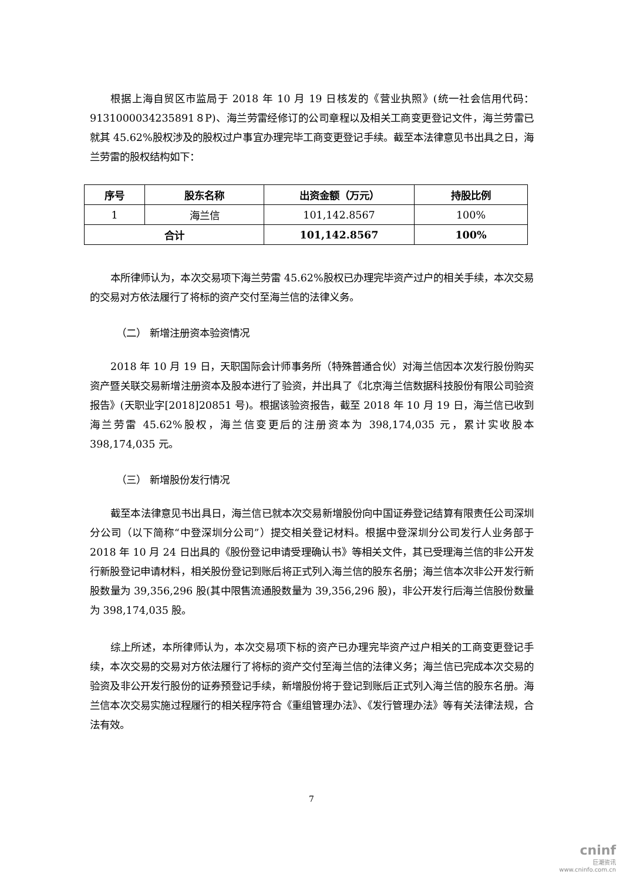根据上海自贸区市监局于 2018 年 10 月 19 日核发的《营业执照》(统一社会信用代码：9131000034235891８P)、海兰劳雷经修订的公司章程以及相关工商变更登记文件，海兰劳雷已就其 45.62%股权涉及的股权过户事宜办理完毕工商变更登记手续。截至本法律意见书出具之日，海兰劳雷的股权结构如下：
| 序号 | 股东名称 | 出资金额（万元） | 持股比例 |
| --- | --- | --- | --- |
| 1 | 海兰信 | 101,142.8567 | 100% |
| 合计 | | 101,142.8567 | 100% |
本所律师认为，本次交易项下海兰劳雷 45.62%股权已办理完毕资产过户的相关手续，本次交易的交易对方依法履行了将标的资产交付至海兰信的法律义务。
（二） 新增注册资本验资情况
2018 年 10 月 19 日，天职国际会计师事务所（特殊普通合伙）对海兰信因本次发行股份购买资产暨关联交易新增注册资本及股本进行了验资，并出具了《北京海兰信数据科技股份有限公司验资报告》(天职业字[2018]20851 号)。根据该验资报告，截至 2018 年 10 月 19 日，海兰信已收到海兰劳雷 45.62%股权，海兰信变更后的注册资本为 398,174,035 元，累计实收股本 398,174,035 元。
（三） 新增股份发行情况
截至本法律意见书出具日，海兰信已就本次交易新增股份向中国证券登记结算有限责任公司深圳分公司（以下简称“中登深圳分公司”）提交相关登记材料。根据中登深圳分公司发行人业务部于 2018 年 10 月 24 日出具的《股份登记申请受理确认书》等相关文件，其已受理海兰信的非公开发行新股登记申请材料，相关股份登记到账后将正式列入海兰信的股东名册；海兰信本次非公开发行新股数量为 39,356,296 股(其中限售流通股数量为 39,356,296 股)，非公开发行后海兰信股份数量为 398,174,035 股。
综上所述，本所律师认为，本次交易项下标的资产已办理完毕资产过户相关的工商变更登记手续，本次交易的交易对方依法履行了将标的资产交付至海兰信的法律义务；海兰信已完成本次交易的验资及非公开发行股份的证券预登记手续，新增股份将于登记到账后正式列入海兰信的股东名册。海兰信本次交易实施过程履行的相关程序符合《重组管理办法》、《发行管理办法》等有关法律法规，合法有效。
7
cninf
巨潮资讯
www.cninfo.com.cn